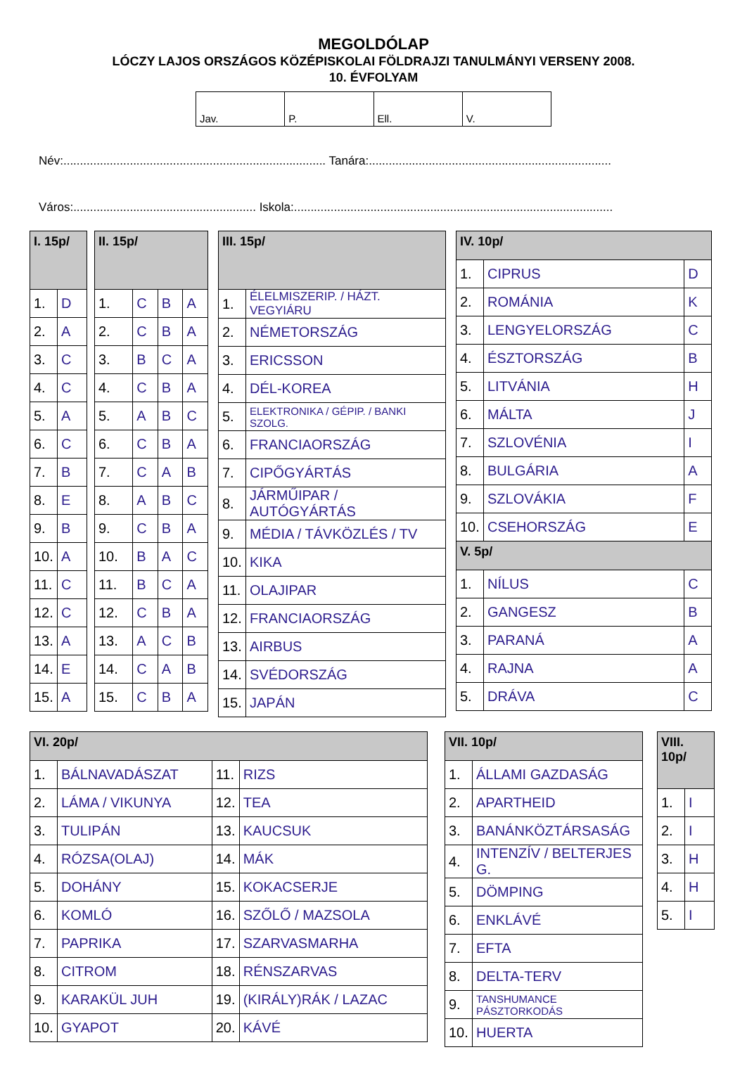MEGOLDÓLAP
LÓCZY LAJOS ORSZÁGOS KÖZÉPISKOLAI FÖLDRAJZI TANULMÁNYI VERSENY 2008.
10. ÉVFOLYAM
| Jav. | P. | Ell. | V. |
Név:............................................................................... Tanára:.........................................................................
Város:....................................................... Iskola:................................................................................................
| I. 15p/ | |
| --- | --- |
| 1. | D |
| 2. | A |
| 3. | C |
| 4. | C |
| 5. | A |
| 6. | C |
| 7. | B |
| 8. | E |
| 9. | B |
| 10. | A |
| 11. | C |
| 12. | C |
| 13. | A |
| 14. | E |
| 15. | A |
| II. 15p/ | | | |
| --- | --- | --- | --- |
| 1. | C | B | A |
| 2. | C | B | A |
| 3. | B | C | A |
| 4. | C | B | A |
| 5. | A | B | C |
| 6. | C | B | A |
| 7. | C | A | B |
| 8. | A | B | C |
| 9. | C | B | A |
| 10. | B | A | C |
| 11. | B | C | A |
| 12. | C | B | A |
| 13. | A | C | B |
| 14. | C | A | B |
| 15. | C | B | A |
| III. 15p/ | |
| --- | --- |
| 1. | ÉLELMISZERIP. / HÁZT. VEGYIÁRU |
| 2. | NÉMETORSZÁG |
| 3. | ERICSSON |
| 4. | DÉL-KOREA |
| 5. | ELEKTRONIKA / GÉPIP. / BANKI SZOLG. |
| 6. | FRANCIAORSZÁG |
| 7. | CIPŐGYÁRTÁS |
| 8. | JÁRMŰIPAR / AUTÓGYÁRTÁS |
| 9. | MÉDIA / TÁVKÖZLÉS / TV |
| 10. | KIKA |
| 11. | OLAJIPAR |
| 12. | FRANCIAORSZÁG |
| 13. | AIRBUS |
| 14. | SVÉDORSZÁG |
| 15. | JAPÁN |
| IV. 10p/ | | |
| --- | --- | --- |
| 1. | CIPRUS | D |
| 2. | ROMÁNIA | K |
| 3. | LENGYELORSZÁG | C |
| 4. | ÉSZTORSZÁG | B |
| 5. | LITVÁNIA | H |
| 6. | MÁLTA | J |
| 7. | SZLOVÉNIA | I |
| 8. | BULGÁRIA | A |
| 9. | SZLOVÁKIA | F |
| 10. | CSEHORSZÁG | E |
| V. 5p/ | | |
| 1. | NÍLUS | C |
| 2. | GANGESZ | B |
| 3. | PARANÁ | A |
| 4. | RAJNA | A |
| 5. | DRÁVA | C |
| VI. 20p/ | | | |
| --- | --- | --- | --- |
| 1. | BÁLNAVADÁSZAT | 11. | RIZS |
| 2. | LÁMA / VIKUNYA | 12. | TEA |
| 3. | TULIPÁN | 13. | KAUCSUK |
| 4. | RÓZSA(OLAJ) | 14. | MÁK |
| 5. | DOHÁNY | 15. | KOKACSERJE |
| 6. | KOMLÓ | 16. | SZŐLŐ / MAZSOLA |
| 7. | PAPRIKA | 17. | SZARVASMARHA |
| 8. | CITROM | 18. | RÉNSZARVAS |
| 9. | KARAKÜL JUH | 19. | (KIRÁLY)RÁK / LAZAC |
| 10. | GYAPOT | 20. | KÁVÉ |
| VII. 10p/ | |
| --- | --- |
| 1. | ÁLLAMI GAZDASÁG |
| 2. | APARTHEID |
| 3. | BANÁNKÖZTÁRSASÁG |
| 4. | INTENZÍV / BELTERJES G. |
| 5. | DÖMPING |
| 6. | ENKLÁVÉ |
| 7. | EFTA |
| 8. | DELTA-TERV |
| 9. | TANSHUMANCE PÁSZTORKODÁS |
| 10. | HUERTA |
| VIII. 10p/ | |
| --- | --- |
| 1. | I |
| 2. | I |
| 3. | H |
| 4. | H |
| 5. | I |